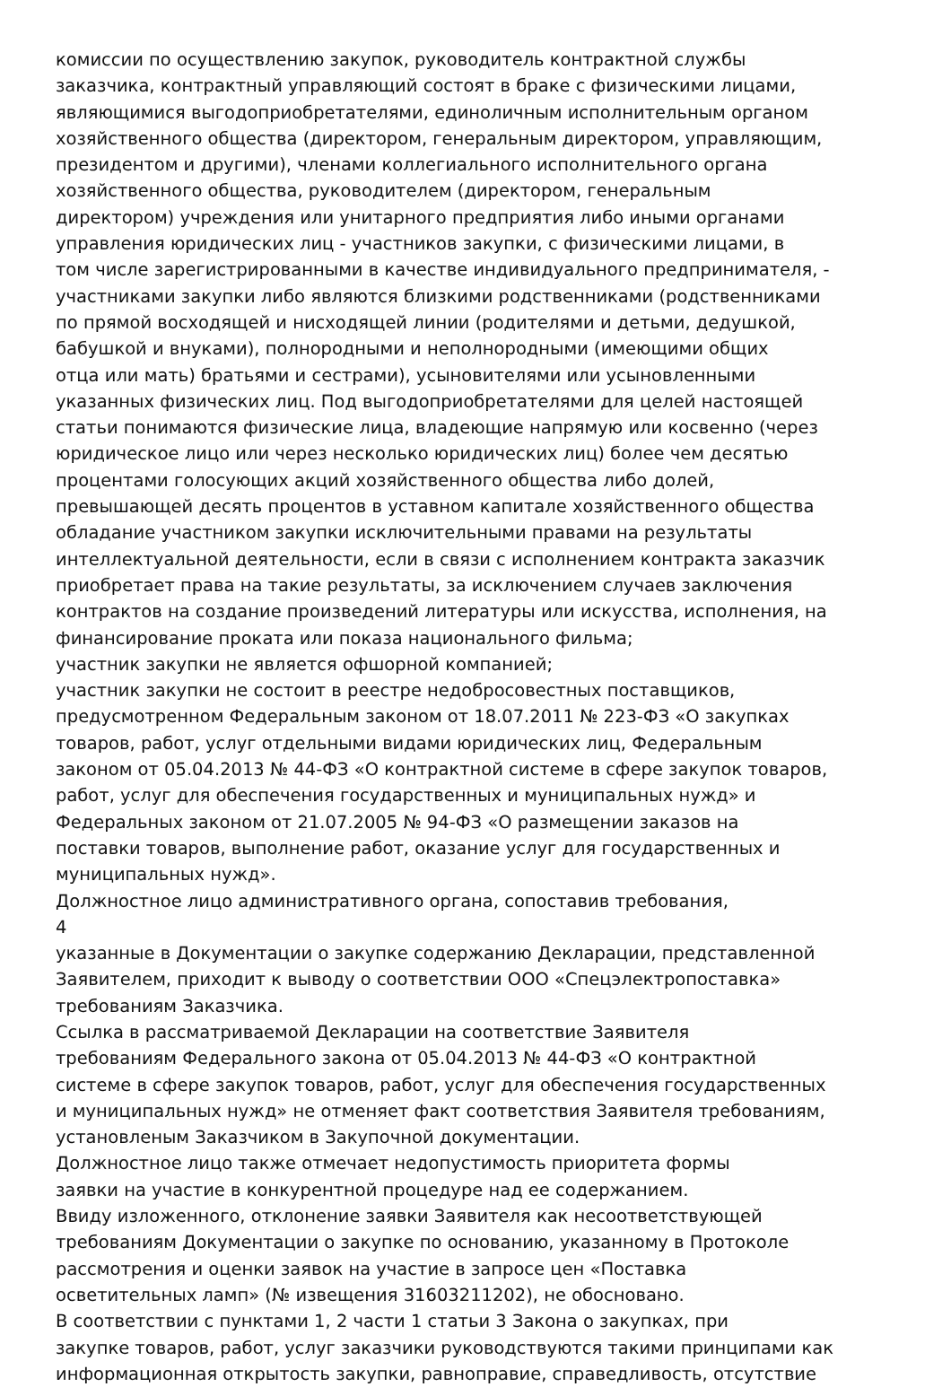комиссии по осуществлению закупок, руководитель контрактной службы
заказчика, контрактный управляющий состоят в браке с физическими лицами,
являющимися выгодоприобретателями, единоличным исполнительным органом
хозяйственного общества (директором, генеральным директором, управляющим,
президентом и другими), членами коллегиального исполнительного органа
хозяйственного общества, руководителем (директором, генеральным
директором) учреждения или унитарного предприятия либо иными органами
управления юридических лиц - участников закупки, с физическими лицами, в
том числе зарегистрированными в качестве индивидуального предпринимателя, -
участниками закупки либо являются близкими родственниками (родственниками
по прямой восходящей и нисходящей линии (родителями и детьми, дедушкой,
бабушкой и внуками), полнородными и неполнородными (имеющими общих
отца или мать) братьями и сестрами), усыновителями или усыновленными
указанных физических лиц. Под выгодоприобретателями для целей настоящей
статьи понимаются физические лица, владеющие напрямую или косвенно (через
юридическое лицо или через несколько юридических лиц) более чем десятью
процентами голосующих акций хозяйственного общества либо долей,
превышающей десять процентов в уставном капитале хозяйственного общества
обладание участником закупки исключительными правами на результаты
интеллектуальной деятельности, если в связи с исполнением контракта заказчик
приобретает права на такие результаты, за исключением случаев заключения
контрактов на создание произведений литературы или искусства, исполнения, на
финансирование проката или показа национального фильма;
участник закупки не является офшорной компанией;
участник закупки не состоит в реестре недобросовестных поставщиков,
предусмотренном Федеральным законом от 18.07.2011 № 223-ФЗ «О закупках
товаров, работ, услуг отдельными видами юридических лиц, Федеральным
законом от 05.04.2013 № 44-ФЗ «О контрактной системе в сфере закупок товаров,
работ, услуг для обеспечения государственных и муниципальных нужд» и
Федеральных законом от 21.07.2005 № 94-ФЗ «О размещении заказов на
поставки товаров, выполнение работ, оказание услуг для государственных и
муниципальных нужд».
Должностное лицо административного органа, сопоставив требования,
4
указанные в Документации о закупке содержанию Декларации, представленной
Заявителем, приходит к выводу о соответствии ООО «Спецэлектропоставка»
требованиям Заказчика.
Ссылка в рассматриваемой Декларации на соответствие Заявителя
требованиям Федерального закона от 05.04.2013 № 44-ФЗ «О контрактной
системе в сфере закупок товаров, работ, услуг для обеспечения государственных
и муниципальных нужд» не отменяет факт соответствия Заявителя требованиям,
установленым Заказчиком в Закупочной документации.
Должностное лицо также отмечает недопустимость приоритета формы
заявки на участие в конкурентной процедуре над ее содержанием.
Ввиду изложенного, отклонение заявки Заявителя как несоответствующей
требованиям Документации о закупке по основанию, указанному в Протоколе
рассмотрения и оценки заявок на участие в запросе цен «Поставка
осветительных ламп» (№ извещения 31603211202), не обосновано.
В соответствии с пунктами 1, 2 части 1 статьи 3 Закона о закупках, при
закупке товаров, работ, услуг заказчики руководствуются такими принципами как
информационная открытость закупки, равноправие, справедливость, отсутствие